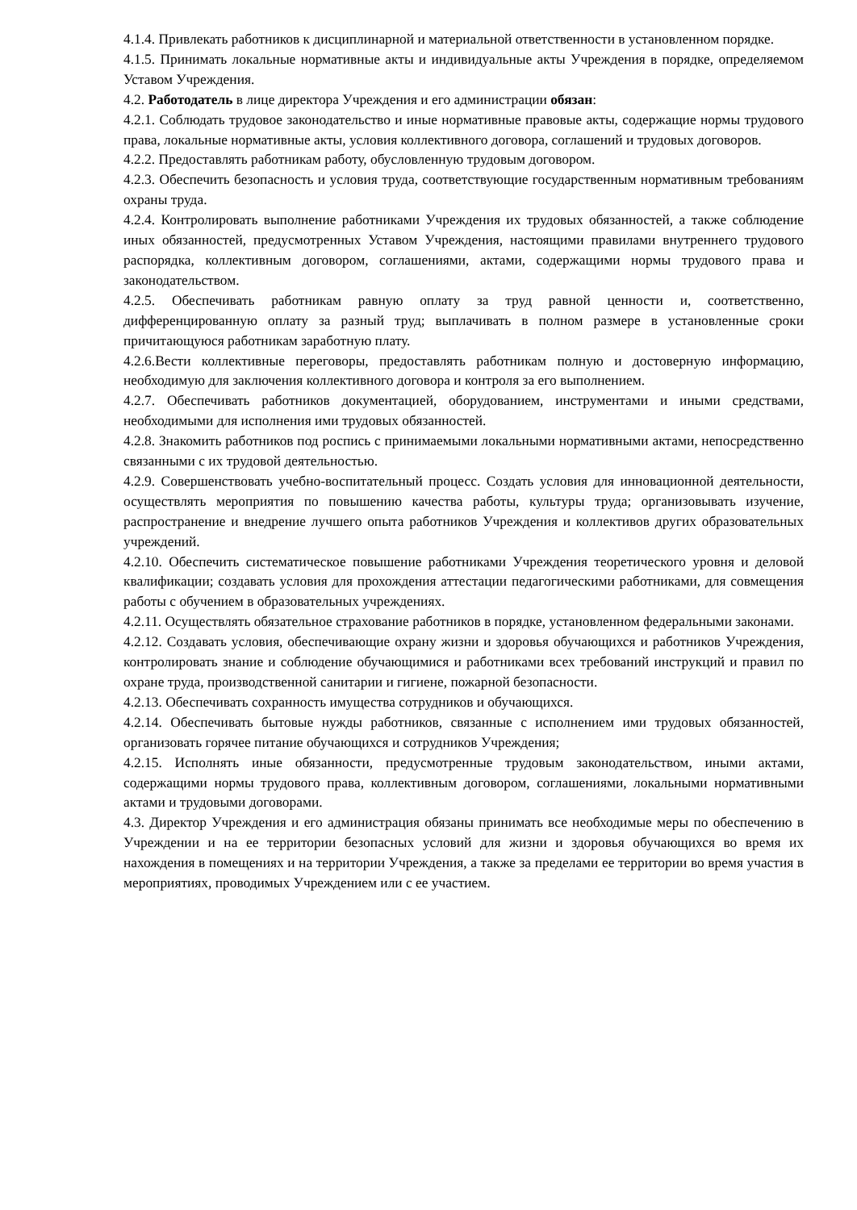4.1.4. Привлекать работников к дисциплинарной и материальной ответственности в установленном порядке.
4.1.5. Принимать локальные нормативные акты и индивидуальные акты Учреждения в порядке, определяемом Уставом Учреждения.
4.2. Работодатель в лице директора Учреждения и его администрации обязан:
4.2.1. Соблюдать трудовое законодательство и иные нормативные правовые акты, содержащие нормы трудового права, локальные нормативные акты, условия коллективного договора, соглашений и трудовых договоров.
4.2.2. Предоставлять работникам работу, обусловленную трудовым договором.
4.2.3. Обеспечить безопасность и условия труда, соответствующие государственным нормативным требованиям охраны труда.
4.2.4. Контролировать выполнение работниками Учреждения их трудовых обязанностей, а также соблюдение иных обязанностей, предусмотренных Уставом Учреждения, настоящими правилами внутреннего трудового распорядка, коллективным договором, соглашениями, актами, содержащими нормы трудового права и законодательством.
4.2.5. Обеспечивать работникам равную оплату за труд равной ценности и, соответственно, дифференцированную оплату за разный труд; выплачивать в полном размере в установленные сроки причитающуюся работникам заработную плату.
4.2.6.Вести коллективные переговоры, предоставлять работникам полную и достоверную информацию, необходимую для заключения коллективного договора и контроля за его выполнением.
4.2.7. Обеспечивать работников документацией, оборудованием, инструментами и иными средствами, необходимыми для исполнения ими трудовых обязанностей.
4.2.8. Знакомить работников под роспись с принимаемыми локальными нормативными актами, непосредственно связанными с их трудовой деятельностью.
4.2.9. Совершенствовать учебно-воспитательный процесс. Создать условия для инновационной деятельности, осуществлять мероприятия по повышению качества работы, культуры труда; организовывать изучение, распространение и внедрение лучшего опыта работников Учреждения и коллективов других образовательных учреждений.
4.2.10. Обеспечить систематическое повышение работниками Учреждения теоретического уровня и деловой квалификации; создавать условия для прохождения аттестации педагогическими работниками, для совмещения работы с обучением в образовательных учреждениях.
4.2.11. Осуществлять обязательное страхование работников в порядке, установленном федеральными законами.
4.2.12. Создавать условия, обеспечивающие охрану жизни и здоровья обучающихся и работников Учреждения, контролировать знание и соблюдение обучающимися и работниками всех требований инструкций и правил по охране труда, производственной санитарии и гигиене, пожарной безопасности.
4.2.13. Обеспечивать сохранность имущества сотрудников и обучающихся.
4.2.14. Обеспечивать бытовые нужды работников, связанные с исполнением ими трудовых обязанностей, организовать горячее питание обучающихся и сотрудников Учреждения;
4.2.15. Исполнять иные обязанности, предусмотренные трудовым законодательством, иными актами, содержащими нормы трудового права, коллективным договором, соглашениями, локальными нормативными актами и трудовыми договорами.
4.3. Директор Учреждения и его администрация обязаны принимать все необходимые меры по обеспечению в Учреждении и на ее территории безопасных условий для жизни и здоровья обучающихся во время их нахождения в помещениях и на территории Учреждения, а также за пределами ее территории во время участия в мероприятиях, проводимых Учреждением или с ее участием.